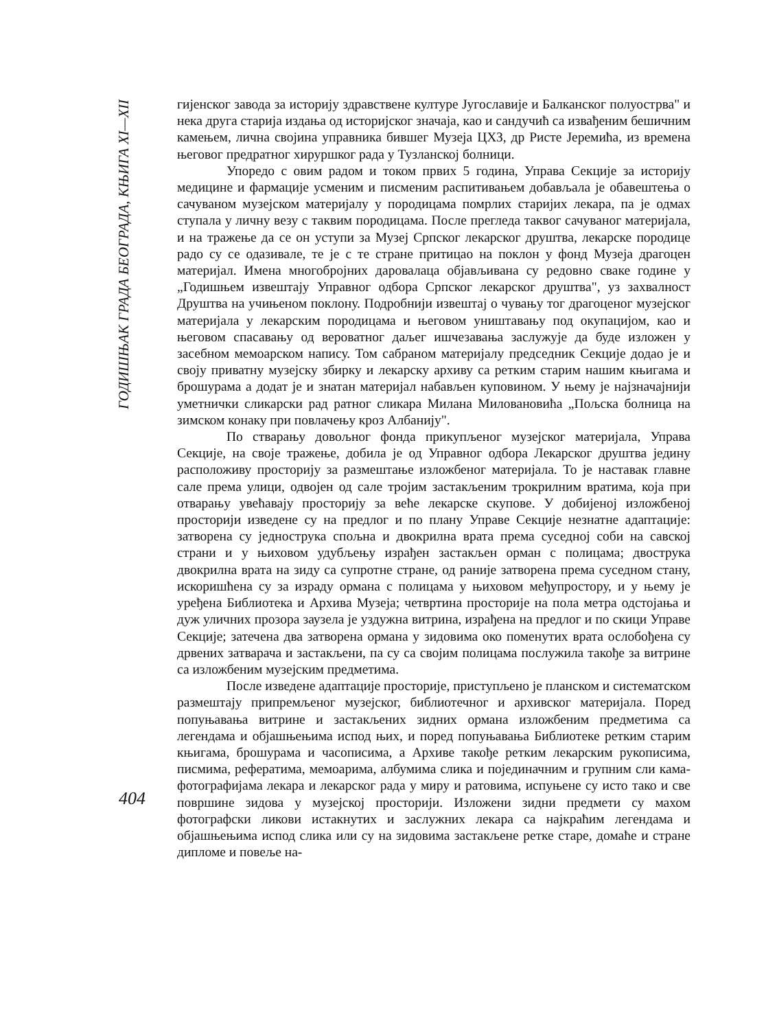ГОДИШЊАК ГРАДА БЕОГРАДА, КЊИГА XI—XII
404
гијенског завода за историју здравствене културе Југославије и Балканског полуострва" и нека друга старија издања од историјског значаја, као и сандучић са извађеним бешичним камењем, лична својина управника бившег Музеја ЦХЗ, др Ристе Јеремића, из времена његовог предратног хируршког рада у Тузланској болници.
Упоредо с овим радом и током првих 5 година, Управа Секције за историју медицине и фармације усменим и писменим распитивањем добављала је обавештења о сачуваном музејском материјалу у породицама помрлих старијих лекара, па је одмах ступала у личну везу с таквим породицама. После прегледа таквог сачуваног материјала, и на тражење да се он уступи за Музеј Српског лекарског друштва, лекарске породице радо су се одазивале, те је с те стране притицао на поклон у фонд Музеја драгоцен материјал. Имена многобројних даровалаца објављивана су редовно сваке године у „Годишњем извештају Управног одбора Српског лекарског друштва", уз захвалност Друштва на учињеном поклону. Подробнији извештај о чувању тог драгоценог музејског материјала у лекарским породицама и његовом уништавању под окупацијом, као и његовом спасавању од вероватног даљег ишчезавања заслужује да буде изложен у засебном мемоарском напису. Том сабраном материјалу председник Секције додао је и своју приватну музејску збирку и лекарску архиву са ретким старим нашим књигама и брошурама а додат је и знатан материјал набављен куповином. У њему је најзначајнији уметнички сликарски рад ратног сликара Милана Миловановића „Пољска болница на зимском конаку при повлачењу кроз Албанију".
По стварању довољног фонда прикупљеног музејског материјала, Управа Секције, на своје тражење, добила је од Управног одбора Лекарског друштва једину расположиву просторију за размештање изложбеног материјала. То је наставак главне сале према улици, одвојен од сале тројим застакљеним трокрилним вратима, која при отварању увећавају просторију за веће лекарске скупове. У добијеној изложбеној просторији изведене су на предлог и по плану Управе Секције незнатне адаптације: затворена су једнострука спољна и двокрилна врата према суседној соби на савској страни и у њиховом удубљењу израђен застакљен орман с полицама; двострука двокрилна врата на зиду са супротне стране, од раније затворена према суседном стану, искоришћена су за израду ормана с полицама у њиховом међупростору, и у њему је уређена Библиотека и Архива Музеја; четвртина просторије на пола метра одстојања и дуж уличних прозора заузела је уздужна витрина, израђена на предлог и по скици Управе Секције; затечена два затворена ормана у зидовима око поменутих врата ослобођена су дрвених затварача и застакљени, па су са својим полицама послужила такође за витрине са изложбеним музејским предметима.
После изведене адаптације просторије, приступљено је планском и систематском размештају припремљеног музејског, библиотечног и архивског материјала. Поред попуњавања витрине и застакљених зидних ормана изложбеним предметима са легендама и објашњењима испод њих, и поред попуњавања Библиотеке ретким старим књигама, брошурама и часописима, а Архиве такође ретким лекарским рукописима, писмима, рефератима, мемоарима, албумима слика и појединачним и групним сли кама-фотографијама лекара и лекарског рада у миру и ратовима, испуњене су исто тако и све површине зидова у музејској просторији. Изложени зидни предмети су махом фотографски ликови истакнутих и заслужних лекара са најкраћим легендама и објашњењима испод слика или су на зидовима застакљене ретке старе, домаће и стране дипломе и повеље на-